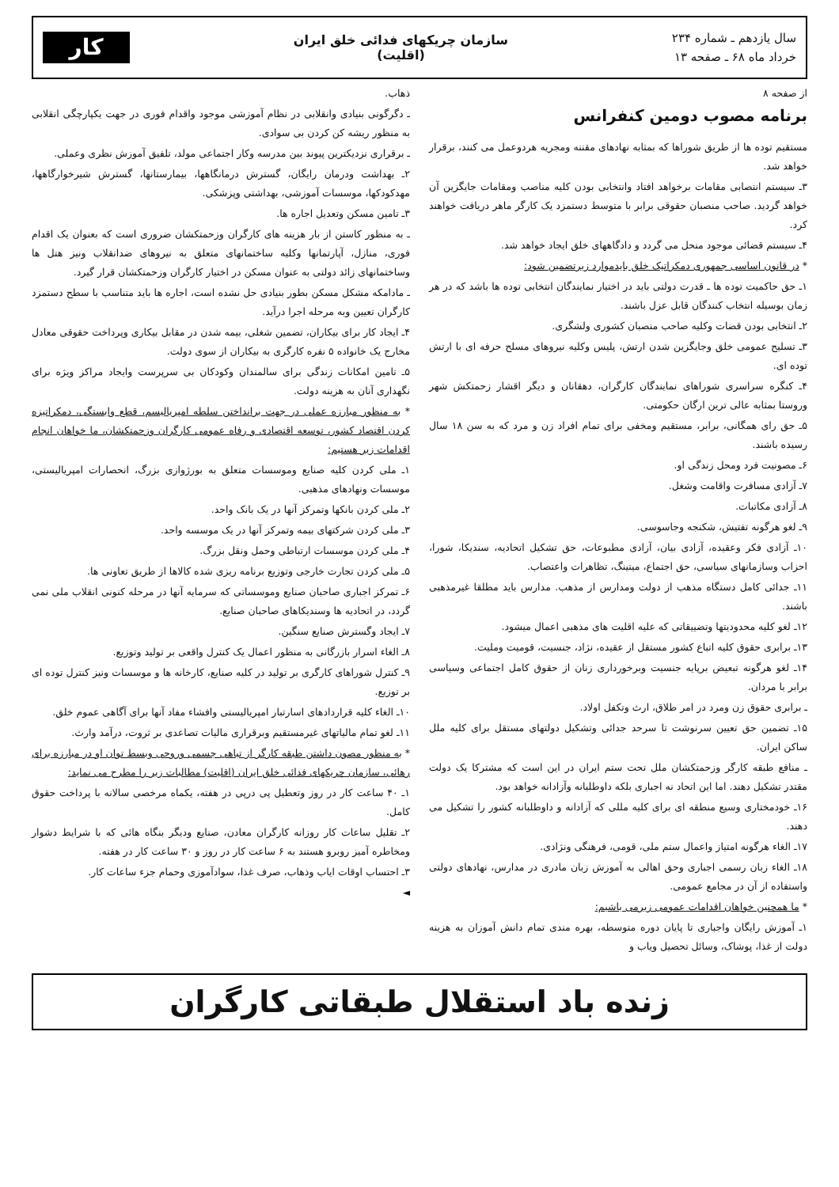سال یازدهم ـ شماره ۲۳۴
خرداد ماه ۶۸ ـ صفحه ۱۳
سازمان چریکهای فدائی خلق ایران
(اقلیت)
کار
از صفحه ۸
برنامه مصوب دومین کنفرانس
مستقیم توده ها از طریق شوراها که بمثابه نهادهای مقننه ومجریه هردوعمل می کنند، برقرار خواهد شد.
۳ـ سیستم انتصابی مقامات برخواهد افتاد وانتخابی بودن کلیه مناصب ومقامات جایگزین آن خواهد گردید. صاحب منصبان حقوقی برابر با متوسط دستمزد یک کارگر ماهر دریافت خواهند کرد.
۴ـ سیستم قضائی موجود منحل می گردد و دادگاههای خلق ایجاد خواهد شد.
* در قانون اساسی جمهوری دمکراتیک خلق بایدموارد زیرتضمین شود:
۱ـ حق حاکمیت توده ها ـ قدرت دولتی باید در اختیار نمایندگان انتخابی توده ها باشد که در هر زمان بوسیله انتخاب کنندگان قابل عزل باشند.
۲ـ انتخابی بودن قضات وکلیه صاحب منصبان کشوری ولشگری.
۳ـ تسلیح عمومی خلق وجایگزین شدن ارتش، پلیس وکلیه نیروهای مسلح حرفه ای با ارتش توده ای.
۴ـ کنگره سراسری شوراهای نمایندگان کارگران، دهقانان و دیگر اقشار زحمتکش شهر وروستا بمثابه عالی ترین ارگان حکومتی.
۵ـ حق رای همگانی، برابر، مستقیم ومخفی برای تمام افراد زن و مرد که به سن ۱۸ سال رسیده باشند.
۶ـ مصونیت فرد ومحل زندگی او.
۷ـ آزادی مسافرت واقامت وشغل.
۸ـ آزادی مکاتبات.
۹ـ لغو هرگونه تفتیش، شکنجه وجاسوسی.
۱۰ـ آزادی فکر وعقیده، آزادی بیان، آزادی مطبوعات، حق تشکیل اتحادیه، سندیکا، شورا، احزاب وسازمانهای سیاسی، حق اجتماع، میتینگ، تظاهرات واعتصاب.
۱۱ـ جدائی کامل دستگاه مذهب از دولت ومدارس از مذهب. مدارس باید مطلقا غیرمذهبی باشند.
۱۲ـ لغو کلیه محدودیتها وتضییقاتی که علیه اقلیت های مذهبی اعمال میشود.
۱۳ـ برابری حقوق کلیه اتباع کشور مستقل از عقیده، نژاد، جنسیت، قومیت وملیت.
۱۴ـ لغو هرگونه تبعیض برپایه جنسیت وبرخورداری زنان از حقوق کامل اجتماعی وسیاسی برابر با مردان.
ـ برابری حقوق زن ومرد در امر طلاق، ارث وتکفل اولاد.
۱۵ـ تضمین حق تعیین سرنوشت تا سرحد جدائی وتشکیل دولتهای مستقل برای کلیه ملل ساکن ایران.
ـ منافع طبقه کارگر وزحمتکشان ملل تحت ستم ایران در این است که مشترکا یک دولت مقتدر تشکیل دهند. اما این اتحاد نه اجباری بلکه داوطلبانه وآزادانه خواهد بود.
۱۶ـ خودمختاری وسیع منطقه ای برای کلیه مللی که آزادانه و داوطلبانه کشور را تشکیل می دهند.
۱۷ـ الغاء هرگونه امتیاز واعمال ستم ملی، قومی، فرهنگی ونژادی.
۱۸ـ الغاء زبان رسمی اجباری وحق اهالی به آموزش زبان مادری در مدارس، نهادهای دولتی واستفاده از آن در مجامع عمومی.
* ما همچنین خواهان اقدامات عمومی زیرمی باشیم:
۱ـ آموزش رایگان واجباری تا پایان دوره متوسطه، بهره مندی تمام دانش آموزان به هزینه دولت از غذا، پوشاک، وسائل تحصیل ویاب و
ذهاب.
ـ دگرگونی بنیادی وانقلابی در نظام آموزشی موجود واقدام فوری در جهت یکپارچگی انقلابی به منظور ریشه کن کردن بی سوادی.
ـ برقراری نزدیکترین پیوند بین مدرسه وکار اجتماعی مولد، تلفیق آموزش نظری وعملی.
۲ـ بهداشت ودرمان رایگان، گسترش درمانگاهها، بیمارستانها، گسترش شیرخوارگاهها، مهدکودکها، موسسات آموزشی، بهداشتی وپزشکی.
۳ـ تامین مسکن وتعدیل اجاره ها.
ـ به منظور کاستن از بار هزینه های کارگران وزحمتکشان ضروری است که بعنوان یک اقدام فوری، منازل، آپارتمانها وکلیه ساختمانهای متعلق به نیروهای ضدانقلاب ونیز هتل ها وساختمانهای زائد دولتی به عنوان مسکن در اختیار کارگران وزحمتکشان قرار گیرد.
ـ مادامکه مشکل مسکن بطور بنیادی حل نشده است، اجاره ها باید متناسب با سطح دستمزد کارگران تعیین وبه مرحله اجرا درآید.
۴ـ ایجاد کار برای بیکاران، تضمین شغلی، بیمه شدن در مقابل بیکاری وپرداخت حقوقی معادل مخارج یک خانواده ۵ نفره کارگری به بیکاران از سوی دولت.
۵ـ تامین امکانات زندگی برای سالمندان وکودکان بی سرپرست وایجاد مراکز ویژه برای نگهداری آنان به هزینه دولت.
* به منظور مبارزه عملی در جهت برانداختن سلطه امپریالیسم، قطع وابستگی، دمکراتیزه کردن اقتصاد کشور، توسعه اقتصادی و رفاه عمومی کارگران وزحمتکشان، ما خواهان انجام اقدامات زیر هستیم:
۱ـ ملی کردن کلیه صنایع وموسسات متعلق به بورژوازی بزرگ، انحصارات امپریالیستی، موسسات ونهادهای مذهبی.
۲ـ ملی کردن بانکها وتمرکز آنها در یک بانک واحد.
۳ـ ملی کردن شرکتهای بیمه وتمرکز آنها در یک موسسه واحد.
۴ـ ملی کردن موسسات ارتباطی وحمل ونقل بزرگ.
۵ـ ملی کردن تجارت خارجی وتوزیع برنامه ریزی شده کالاها از طریق تعاونی ها.
۶ـ تمرکز اجباری صاحبان صنایع وموسساتی که سرمایه آنها در مرحله کنونی انقلاب ملی نمی گردد، در اتحادیه ها وسندیکاهای صاحبان صنایع.
۷ـ ایجاد وگسترش صنایع سنگین.
۸ـ الغاء اسرار بازرگانی به منظور اعمال یک کنترل واقعی بر تولید وتوزیع.
۹ـ کنترل شوراهای کارگری بر تولید در کلیه صنایع، کارخانه ها و موسسات ونیز کنترل توده ای بر توزیع.
۱۰ـ الغاء کلیه قراردادهای اسارتبار امپریالیستی وافشاء مفاد آنها برای آگاهی عموم خلق.
۱۱ـ لغو تمام مالیاتهای غیرمستقیم وبرقراری مالیات تصاعدی بر ثروت، درآمد وارث.
* به منظور مصون داشتن طبقه کارگر از تباهی جسمی وروحی وبسط توان او در مبارزه برای رهائی، سازمان چریکهای فدائی خلق ایران (اقلیت) مطالبات زیر را مطرح می نماید:
۱ـ ۴۰ ساعت کار در روز وتعطیل پی درپی در هفته، یکماه مرخصی سالانه با پرداخت حقوق کامل.
۲ـ تقلیل ساعات کار روزانه کارگران معادن، صنایع ودیگر بنگاه هائی که با شرایط دشوار ومخاطره آمیز روبرو هستند به ۶ ساعت کار در روز و ۳۰ ساعت کار در هفته.
۳ـ احتساب اوقات ایاب وذهاب، صرف غذا، سوادآموزی وحمام جزء ساعات کار.
◄
زنده باد استقلال طبقاتی کارگران